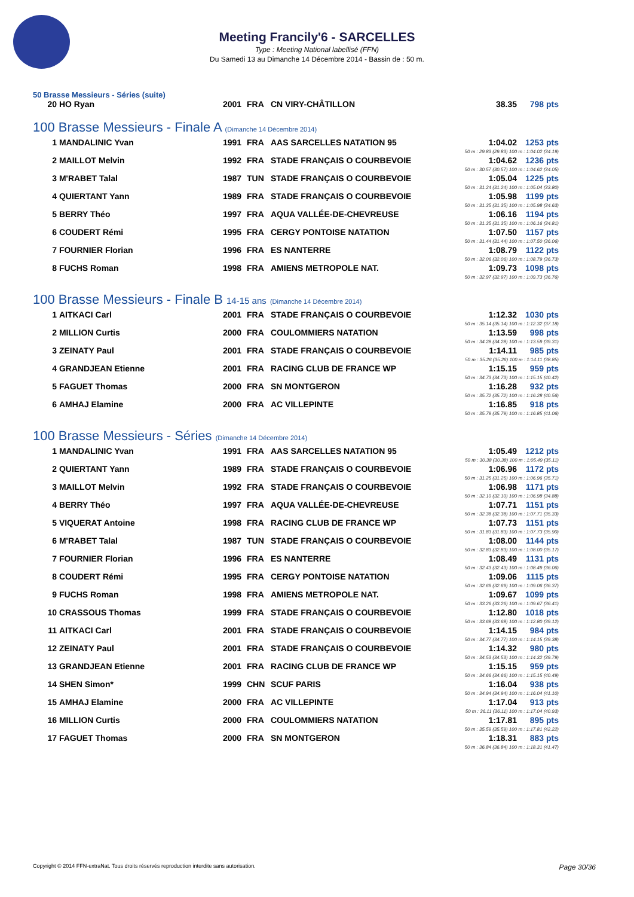Meeting Francily'6 - SARCELLES
Type : Meeting National labellisé (FFN)
Du Samedi 13 au Dimanche 14 Décembre 2014 - Bassin de : 50 m.
50 Brasse Messieurs - Séries (suite)
| 20 | HO Ryan | 2001 | FRA | CN VIRY-CHÂTILLON | 38.35 | 798 pts |
100 Brasse Messieurs - Finale A (Dimanche 14 Décembre 2014)
| 1 | MANDALINIC Yvan | 1991 | FRA | AAS SARCELLES NATATION 95 | 1:04.02 | 1253 pts |
| 50 m : 29.83 (29.83) 100 m : 1:04.02 (34.19) | | | | | | |
| 2 | MAILLOT Melvin | 1992 | FRA | STADE FRANÇAIS O COURBEVOIE | 1:04.62 | 1236 pts |
| 50 m : 30.57 (30.57) 100 m : 1:04.62 (34.05) | | | | | | |
| 3 | M'RABET Talal | 1987 | TUN | STADE FRANÇAIS O COURBEVOIE | 1:05.04 | 1225 pts |
| 50 m : 31.24 (31.24) 100 m : 1:05.04 (33.80) | | | | | | |
| 4 | QUIERTANT Yann | 1989 | FRA | STADE FRANÇAIS O COURBEVOIE | 1:05.98 | 1199 pts |
| 50 m : 31.35 (31.35) 100 m : 1:05.98 (34.63) | | | | | | |
| 5 | BERRY Théo | 1997 | FRA | AQUA VALLÉE-DE-CHEVREUSE | 1:06.16 | 1194 pts |
| 50 m : 31.35 (31.35) 100 m : 1:06.16 (34.81) | | | | | | |
| 6 | COUDERT Rémi | 1995 | FRA | CERGY PONTOISE NATATION | 1:07.50 | 1157 pts |
| 50 m : 31.44 (31.44) 100 m : 1:07.50 (36.06) | | | | | | |
| 7 | FOURNIER Florian | 1996 | FRA | ES NANTERRE | 1:08.79 | 1122 pts |
| 50 m : 32.06 (32.06) 100 m : 1:08.79 (36.73) | | | | | | |
| 8 | FUCHS Roman | 1998 | FRA | AMIENS METROPOLE NAT. | 1:09.73 | 1098 pts |
| 50 m : 32.97 (32.97) 100 m : 1:09.73 (36.76) | | | | | | |
100 Brasse Messieurs - Finale B 14-15 ans (Dimanche 14 Décembre 2014)
| 1 | AITKACI Carl | 2001 | FRA | STADE FRANÇAIS O COURBEVOIE | 1:12.32 | 1030 pts |
| 50 m : 35.14 (35.14) 100 m : 1:12.32 (37.18) | | | | | | |
| 2 | MILLION Curtis | 2000 | FRA | COULOMMIERS NATATION | 1:13.59 | 998 pts |
| 50 m : 34.28 (34.28) 100 m : 1:13.59 (39.31) | | | | | | |
| 3 | ZEINATY Paul | 2001 | FRA | STADE FRANÇAIS O COURBEVOIE | 1:14.11 | 985 pts |
| 50 m : 35.26 (35.26) 100 m : 1:14.11 (38.85) | | | | | | |
| 4 | GRANDJEAN Etienne | 2001 | FRA | RACING CLUB DE FRANCE WP | 1:15.15 | 959 pts |
| 50 m : 34.73 (34.73) 100 m : 1:15.15 (40.42) | | | | | | |
| 5 | FAGUET Thomas | 2000 | FRA | SN MONTGERON | 1:16.28 | 932 pts |
| 50 m : 35.72 (35.72) 100 m : 1:16.28 (40.56) | | | | | | |
| 6 | AMHAJ Elamine | 2000 | FRA | AC VILLEPINTE | 1:16.85 | 918 pts |
| 50 m : 35.79 (35.79) 100 m : 1:16.85 (41.06) | | | | | | |
100 Brasse Messieurs - Séries (Dimanche 14 Décembre 2014)
| 1 | MANDALINIC Yvan | 1991 | FRA | AAS SARCELLES NATATION 95 | 1:05.49 | 1212 pts |
| 50 m : 30.38 (30.38) 100 m : 1:05.49 (35.11) | | | | | | |
| 2 | QUIERTANT Yann | 1989 | FRA | STADE FRANÇAIS O COURBEVOIE | 1:06.96 | 1172 pts |
| 50 m : 31.25 (31.25) 100 m : 1:06.96 (35.71) | | | | | | |
| 3 | MAILLOT Melvin | 1992 | FRA | STADE FRANÇAIS O COURBEVOIE | 1:06.98 | 1171 pts |
| 50 m : 32.10 (32.10) 100 m : 1:06.98 (34.88) | | | | | | |
| 4 | BERRY Théo | 1997 | FRA | AQUA VALLÉE-DE-CHEVREUSE | 1:07.71 | 1151 pts |
| 50 m : 32.38 (32.38) 100 m : 1:07.71 (35.33) | | | | | | |
| 5 | VIQUERAT Antoine | 1998 | FRA | RACING CLUB DE FRANCE WP | 1:07.73 | 1151 pts |
| 50 m : 31.83 (31.83) 100 m : 1:07.73 (35.90) | | | | | | |
| 6 | M'RABET Talal | 1987 | TUN | STADE FRANÇAIS O COURBEVOIE | 1:08.00 | 1144 pts |
| 50 m : 32.83 (32.83) 100 m : 1:08.00 (35.17) | | | | | | |
| 7 | FOURNIER Florian | 1996 | FRA | ES NANTERRE | 1:08.49 | 1131 pts |
| 50 m : 32.43 (32.43) 100 m : 1:08.49 (36.06) | | | | | | |
| 8 | COUDERT Rémi | 1995 | FRA | CERGY PONTOISE NATATION | 1:09.06 | 1115 pts |
| 50 m : 32.69 (32.69) 100 m : 1:09.06 (36.37) | | | | | | |
| 9 | FUCHS Roman | 1998 | FRA | AMIENS METROPOLE NAT. | 1:09.67 | 1099 pts |
| 50 m : 33.26 (33.26) 100 m : 1:09.67 (36.41) | | | | | | |
| 10 | CRASSOUS Thomas | 1999 | FRA | STADE FRANÇAIS O COURBEVOIE | 1:12.80 | 1018 pts |
| 50 m : 33.68 (33.68) 100 m : 1:12.80 (39.12) | | | | | | |
| 11 | AITKACI Carl | 2001 | FRA | STADE FRANÇAIS O COURBEVOIE | 1:14.15 | 984 pts |
| 50 m : 34.77 (34.77) 100 m : 1:14.15 (39.38) | | | | | | |
| 12 | ZEINATY Paul | 2001 | FRA | STADE FRANÇAIS O COURBEVOIE | 1:14.32 | 980 pts |
| 50 m : 34.53 (34.53) 100 m : 1:14.32 (39.79) | | | | | | |
| 13 | GRANDJEAN Etienne | 2001 | FRA | RACING CLUB DE FRANCE WP | 1:15.15 | 959 pts |
| 50 m : 34.66 (34.66) 100 m : 1:15.15 (40.49) | | | | | | |
| 14 | SHEN Simon* | 1999 | CHN | SCUF PARIS | 1:16.04 | 938 pts |
| 50 m : 34.94 (34.94) 100 m : 1:16.04 (41.10) | | | | | | |
| 15 | AMHAJ Elamine | 2000 | FRA | AC VILLEPINTE | 1:17.04 | 913 pts |
| 50 m : 36.11 (36.11) 100 m : 1:17.04 (40.93) | | | | | | |
| 16 | MILLION Curtis | 2000 | FRA | COULOMMIERS NATATION | 1:17.81 | 895 pts |
| 50 m : 35.59 (35.59) 100 m : 1:17.81 (42.22) | | | | | | |
| 17 | FAGUET Thomas | 2000 | FRA | SN MONTGERON | 1:18.31 | 883 pts |
| 50 m : 36.84 (36.84) 100 m : 1:18.31 (41.47) | | | | | | |
Copyright © 2014 FFN-extraNat. Tous droits réservés reproduction interdite sans autorisation. Page 30/36